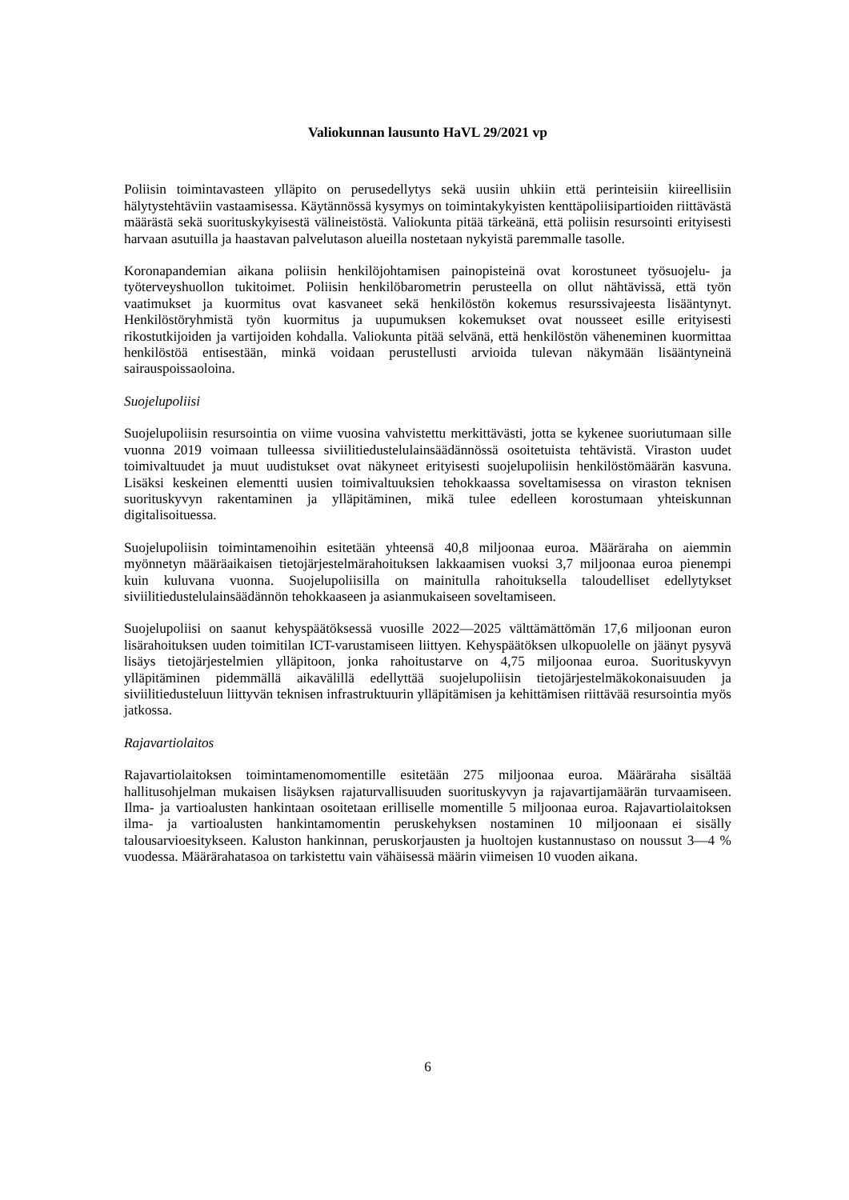Valiokunnan lausunto HaVL 29/2021 vp
Poliisin toimintavasteen ylläpito on perusedellytys sekä uusiin uhkiin että perinteisiin kiireellisiin hälytystehtäviin vastaamisessa. Käytännössä kysymys on toimintakykyisten kenttäpoliisipartioiden riittävästä määrästä sekä suorituskykyisestä välineistöstä. Valiokunta pitää tärkeänä, että poliisin resursointi erityisesti harvaan asutuilla ja haastavan palvelutason alueilla nostetaan nykyistä paremmalle tasolle.
Koronapandemian aikana poliisin henkilöjohtamisen painopisteinä ovat korostuneet työsuojelu- ja työterveyshuollon tukitoimet. Poliisin henkilöbarometrin perusteella on ollut nähtävissä, että työn vaatimukset ja kuormitus ovat kasvaneet sekä henkilöstön kokemus resurssivajeesta lisääntynyt. Henkilöstöryhmistä työn kuormitus ja uupumuksen kokemukset ovat nousseet esille erityisesti rikostutkijoiden ja vartijoiden kohdalla. Valiokunta pitää selvänä, että henkilöstön väheneminen kuormittaa henkilöstöä entisestään, minkä voidaan perustellusti arvioida tulevan näkymään lisääntyneinä sairauspoissaoloina.
Suojelupoliisi
Suojelupoliisin resursointia on viime vuosina vahvistettu merkittävästi, jotta se kykenee suoriutumaan sille vuonna 2019 voimaan tulleessa siviilitiedustelulainsäädännössä osoitetuista tehtävistä. Viraston uudet toimivaltuudet ja muut uudistukset ovat näkyneet erityisesti suojelupoliisin henkilöstömäärän kasvuna. Lisäksi keskeinen elementti uusien toimivaltuuksien tehokkaassa soveltamisessa on viraston teknisen suorituskyvyn rakentaminen ja ylläpitäminen, mikä tulee edelleen korostumaan yhteiskunnan digitalisoituessa.
Suojelupoliisin toimintamenoihin esitetään yhteensä 40,8 miljoonaa euroa. Määräraha on aiemmin myönnetyn määräaikaisen tietojärjestelmärahoituksen lakkaamisen vuoksi 3,7 miljoonaa euroa pienempi kuin kuluvana vuonna. Suojelupoliisilla on mainitulla rahoituksella taloudelliset edellytykset siviilitiedustelulainsäädännön tehokkaaseen ja asianmukaiseen soveltamiseen.
Suojelupoliisi on saanut kehyspäätöksessä vuosille 2022—2025 välttämättömän 17,6 miljoonan euron lisärahoituksen uuden toimitilan ICT-varustamiseen liittyen. Kehyspäätöksen ulkopuolelle on jäänyt pysyvä lisäys tietojärjestelmien ylläpitoon, jonka rahoitustarve on 4,75 miljoonaa euroa. Suorituskyvyn ylläpitäminen pidemmällä aikavälillä edellyttää suojelupoliisin tietojärjestelmäkokonaisuuden ja siviilitiedusteluun liittyvän teknisen infrastruktuurin ylläpitämisen ja kehittämisen riittävää resursointia myös jatkossa.
Rajavartiolaitos
Rajavartiolaitoksen toimintamenomomentille esitetään 275 miljoonaa euroa. Määräraha sisältää hallitusohjelman mukaisen lisäyksen rajaturvallisuuden suorituskyvyn ja rajavartijamäärän turvaamiseen. Ilma- ja vartioalusten hankintaan osoitetaan erilliselle momentille 5 miljoonaa euroa. Rajavartiolaitoksen ilma- ja vartioalusten hankintamomentin peruskehyksen nostaminen 10 miljoonaan ei sisälly talousarvioesitykseen. Kaluston hankinnan, peruskorjausten ja huoltojen kustannustaso on noussut 3—4 % vuodessa. Määrärahatasoa on tarkistettu vain vähäisessä määrin viimeisen 10 vuoden aikana.
6